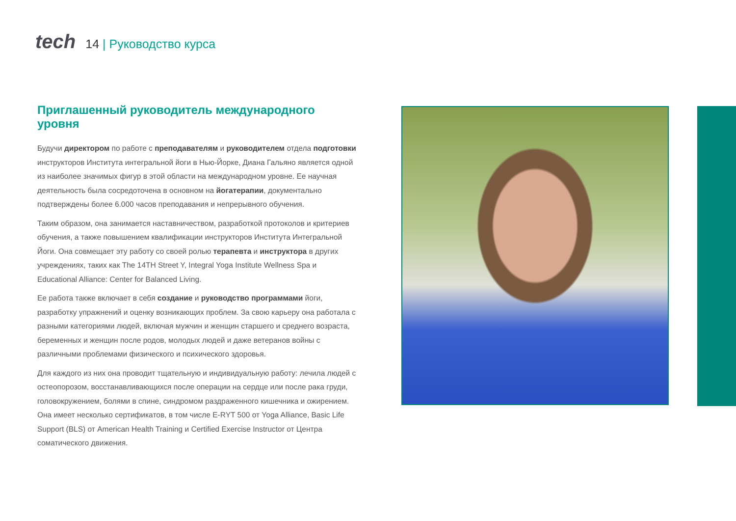tech
14 | Руководство курса
Приглашенный руководитель международного уровня
Будучи директором по работе с преподавателям и руководителем отдела подготовки инструкторов Института интегральной йоги в Нью-Йорке, Диана Гальяно является одной из наиболее значимых фигур в этой области на международном уровне. Ее научная деятельность была сосредоточена в основном на йогатерапии, документально подтверждены более 6.000 часов преподавания и непрерывного обучения.
Таким образом, она занимается наставничеством, разработкой протоколов и критериев обучения, а также повышением квалификации инструкторов Института Интегральной Йоги. Она совмещает эту работу со своей ролью терапевта и инструктора в других учреждениях, таких как The 14TH Street Y, Integral Yoga Institute Wellness Spa и Educational Alliance: Center for Balanced Living.
Ее работа также включает в себя создание и руководство программами йоги, разработку упражнений и оценку возникающих проблем. За свою карьеру она работала с разными категориями людей, включая мужчин и женщин старшего и среднего возраста, беременных и женщин после родов, молодых людей и даже ветеранов войны с различными проблемами физического и психического здоровья.
Для каждого из них она проводит тщательную и индивидуальную работу: лечила людей с остеопорозом, восстанавливающихся после операции на сердце или после рака груди, головокружением, болями в спине, синдромом раздраженного кишечника и ожирением. Она имеет несколько сертификатов, в том числе E-RYT 500 от Yoga Alliance, Basic Life Support (BLS) от American Health Training и Certified Exercise Instructor от Центра соматического движения.